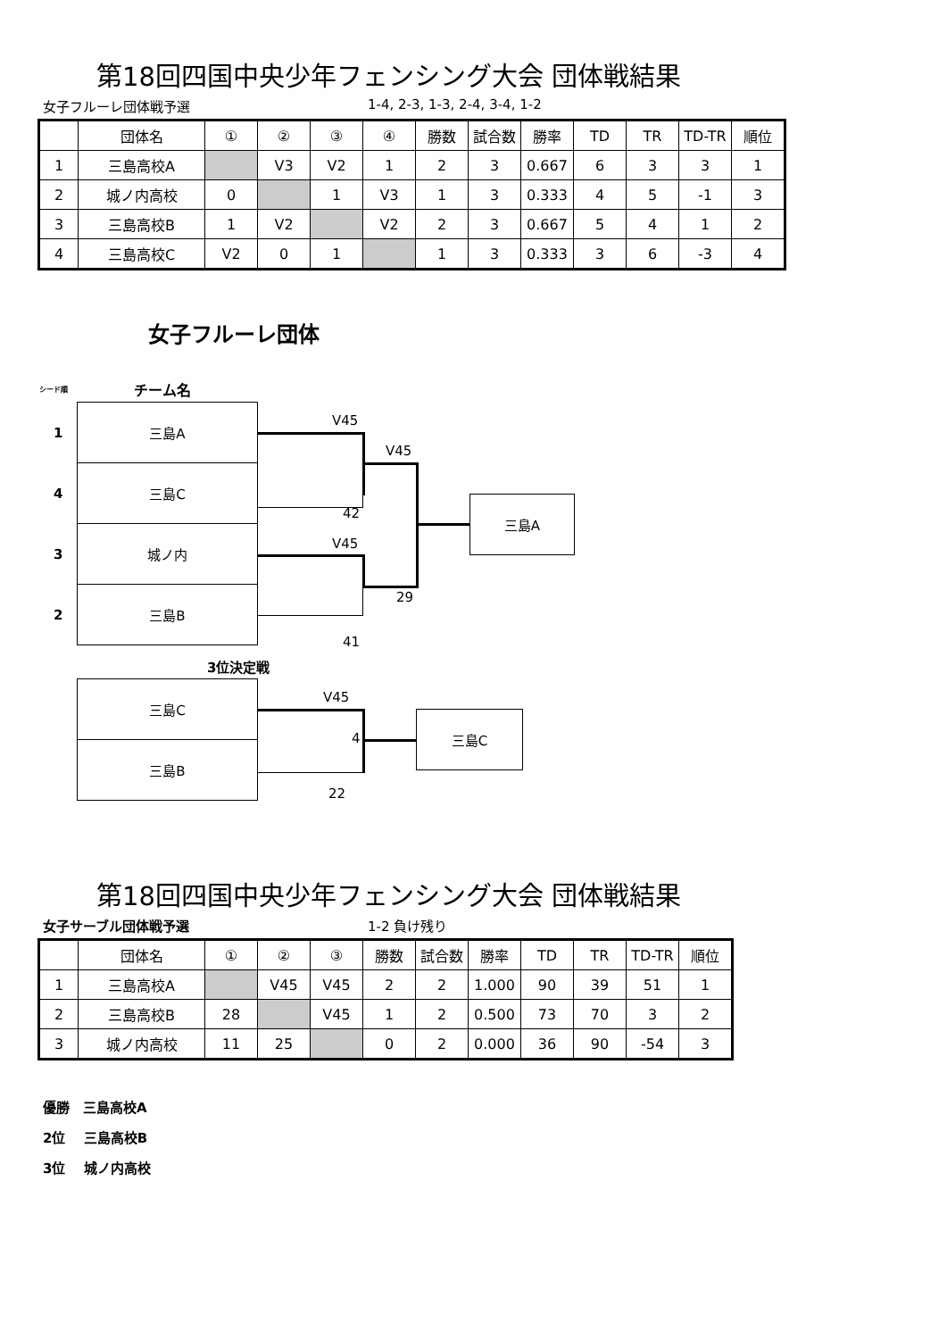第18回四国中央少年フェンシング大会 団体戦結果
女子フルーレ団体戦予選 1-4, 2-3, 1-3, 2-4, 3-4, 1-2
| | 団体名 | ① | ② | ③ | ④ | 勝数 | 試合数 | 勝率 | TD | TR | TD-TR | 順位 |
| --- | --- | --- | --- | --- | --- | --- | --- | --- | --- | --- | --- | --- |
| 1 | 三島高校A | | V3 | V2 | 1 | 2 | 3 | 0.667 | 6 | 3 | 3 | 1 |
| 2 | 城ノ内高校 | 0 | | 1 | V3 | 1 | 3 | 0.333 | 4 | 5 | -1 | 3 |
| 3 | 三島高校B | 1 | V2 | | V2 | 2 | 3 | 0.667 | 5 | 4 | 1 | 2 |
| 4 | 三島高校C | V2 | 0 | 1 | | 1 | 3 | 0.333 | 3 | 6 | -3 | 4 |
女子フルーレ団体
シード順 チーム名
三島A
三島C
城ノ内
三島B
1
4
3
2
三島A
V45
V45
42
V45
29
41
3位決定戦
三島C
三島B
三島C
V45
4
22
第18回四国中央少年フェンシング大会 団体戦結果
女子サーブル団体戦予選 1-2 負け残り
| | 団体名 | ① | ② | ③ | 勝数 | 試合数 | 勝率 | TD | TR | TD-TR | 順位 |
| --- | --- | --- | --- | --- | --- | --- | --- | --- | --- | --- | --- |
| 1 | 三島高校A | | V45 | V45 | 2 | 2 | 1.000 | 90 | 39 | 51 | 1 |
| 2 | 三島高校B | 28 | | V45 | 1 | 2 | 0.500 | 73 | 70 | 3 | 2 |
| 3 | 城ノ内高校 | 11 | 25 | | 0 | 2 | 0.000 | 36 | 90 | -54 | 3 |
優勝　三島高校A
2位　 三島高校B
3位　 城ノ内高校